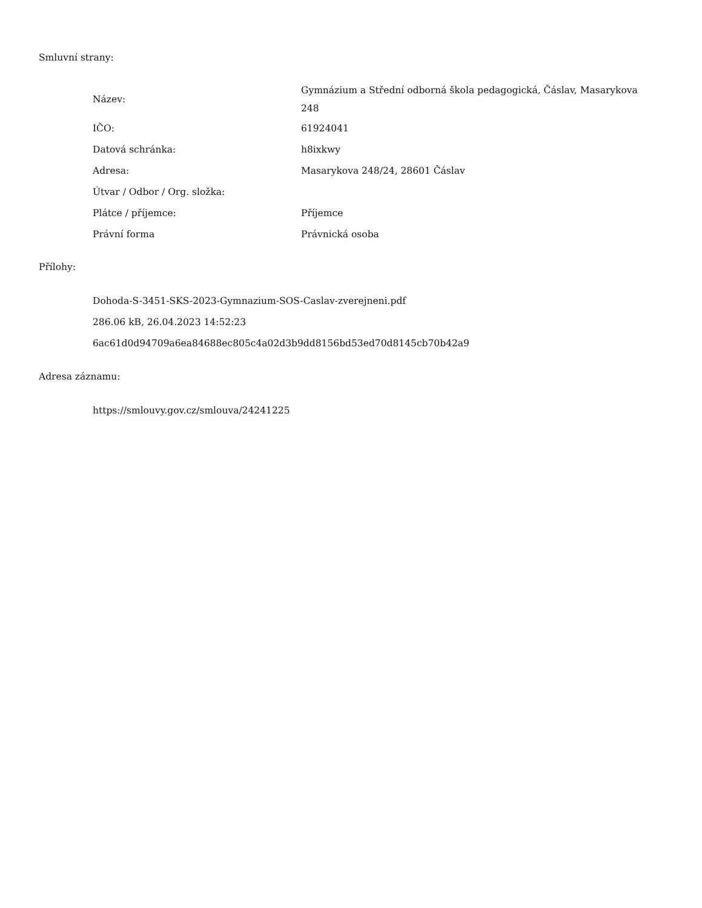Smluvní strany:
| Název: | Gymnázium a Střední odborná škola pedagogická, Čáslav, Masarykova 248 |
| IČO: | 61924041 |
| Datová schránka: | h8ixkwy |
| Adresa: | Masarykova 248/24, 28601 Čáslav |
| Útvar / Odbor / Org. složka: | |
| Plátce / příjemce: | Příjemce |
| Právní forma | Právnická osoba |
Přílohy:
Dohoda-S-3451-SKS-2023-Gymnazium-SOS-Caslav-zverejneni.pdf
286.06 kB, 26.04.2023 14:52:23
6ac61d0d94709a6ea84688ec805c4a02d3b9dd8156bd53ed70d8145cb70b42a9
Adresa záznamu:
https://smlouvy.gov.cz/smlouva/24241225